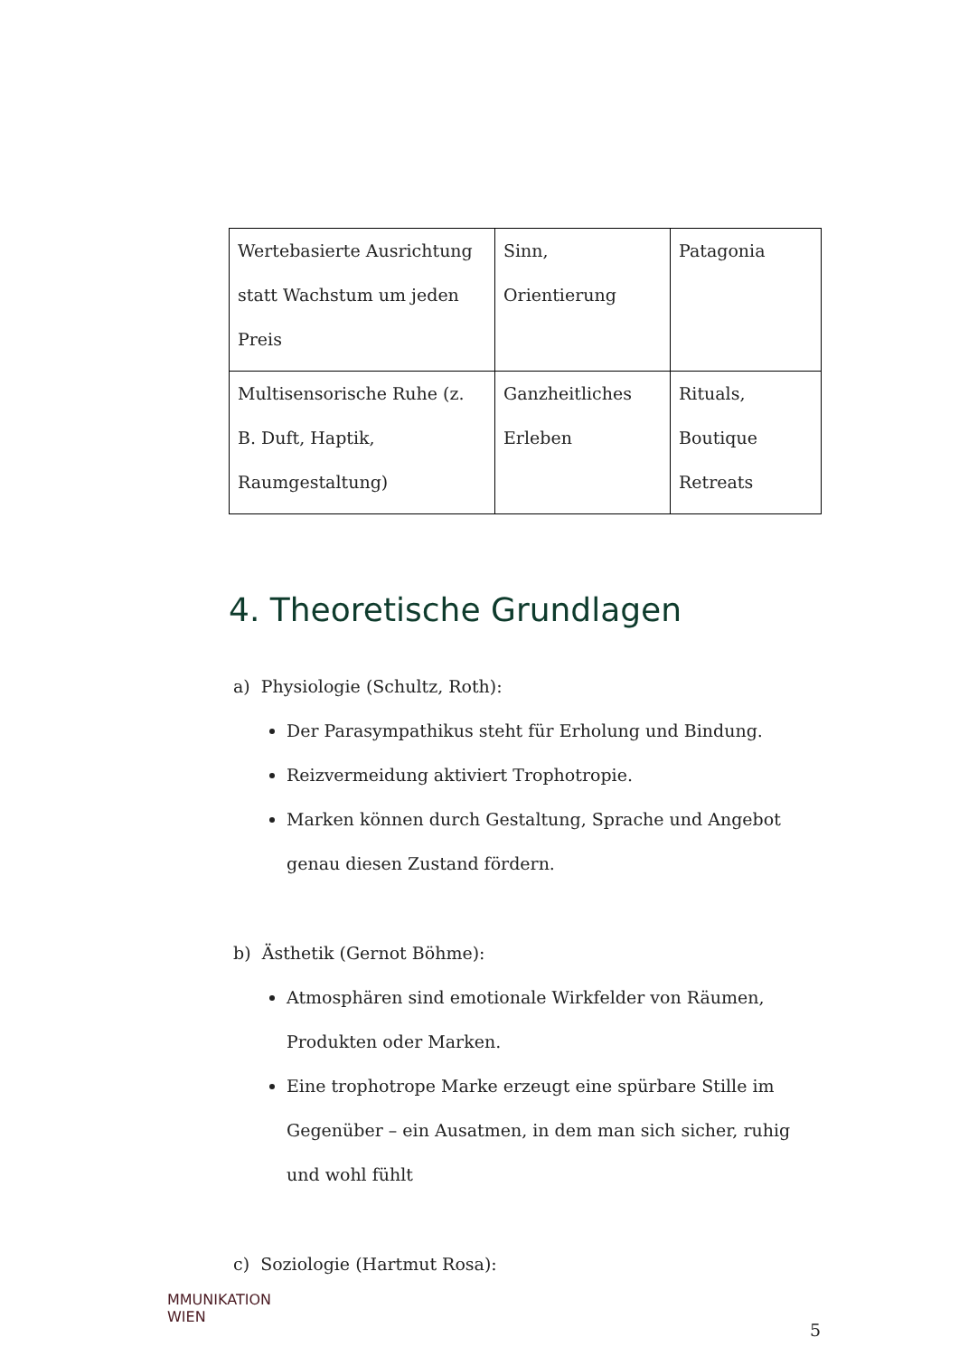| Wertebasierte Ausrichtung statt Wachstum um jeden Preis | Sinn, Orientierung | Patagonia |
| Multisensorische Ruhe (z. B. Duft, Haptik, Raumgestaltung) | Ganzheitliches Erleben | Rituals, Boutique Retreats |
4. Theoretische Grundlagen
a) Physiologie (Schultz, Roth):
Der Parasympathikus steht für Erholung und Bindung.
Reizvermeidung aktiviert Trophotropie.
Marken können durch Gestaltung, Sprache und Angebot genau diesen Zustand fördern.
b) Ästhetik (Gernot Böhme):
Atmosphären sind emotionale Wirkfelder von Räumen, Produkten oder Marken.
Eine trophotrope Marke erzeugt eine spürbare Stille im Gegenüber – ein Ausatmen, in dem man sich sicher, ruhig und wohl fühlt
c) Soziologie (Hartmut Rosa):
MMUNIKATION
WIEN
5